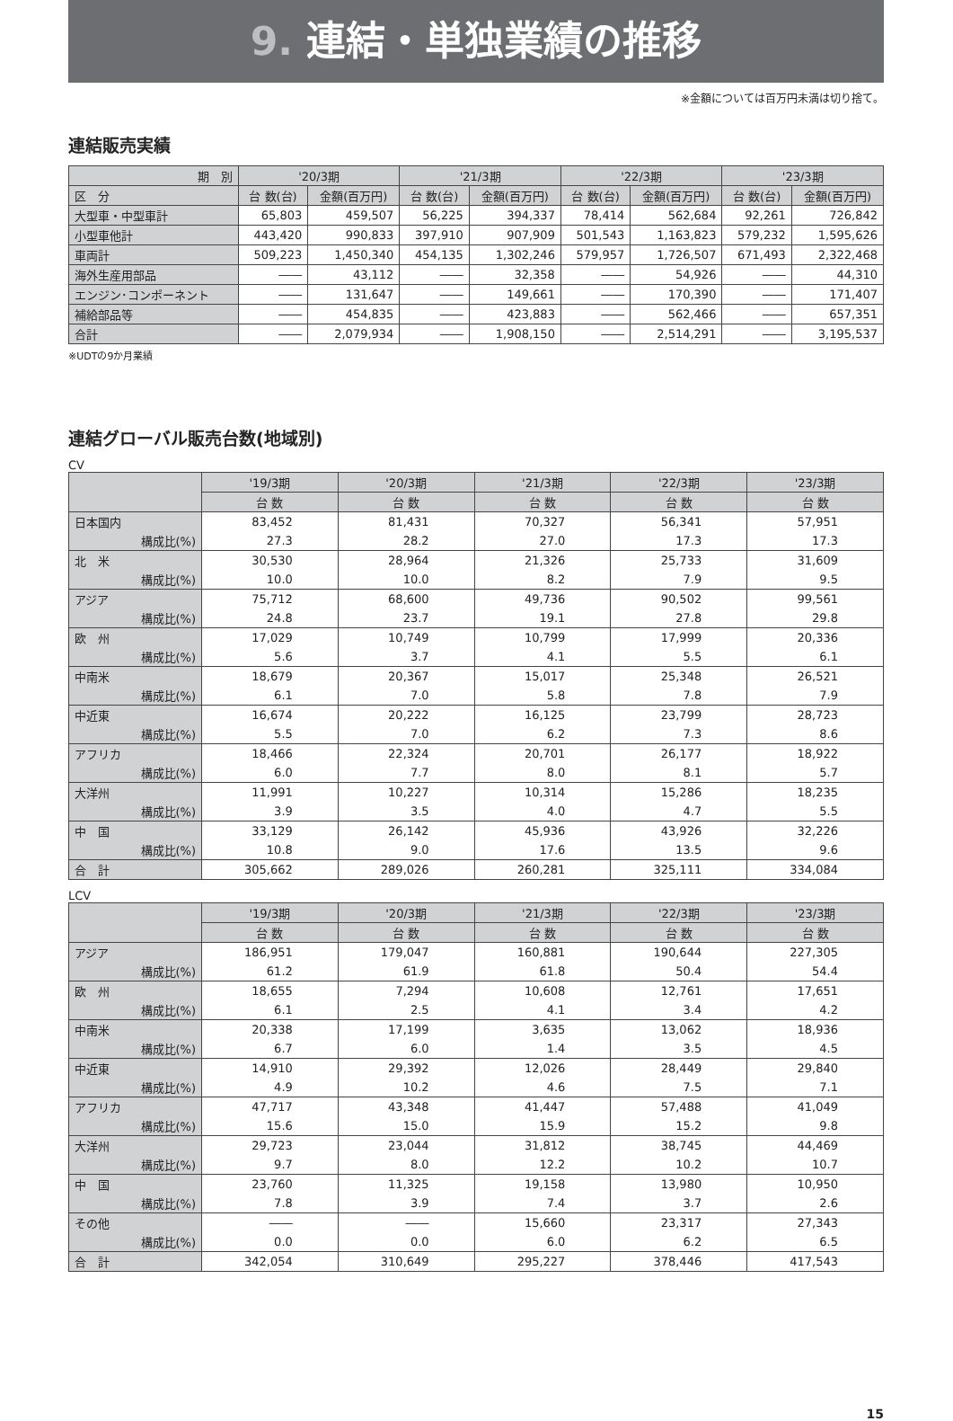9. 連結・単独業績の推移
※金額については百万円未満は切り捨て。
連結販売実績
| 期 別 | '20/3期 | | '21/3期 | | '22/3期 | | '23/3期 | |
| --- | --- | --- | --- | --- | --- | --- | --- | --- |
| 区 分 | 台 数(台) | 金額(百万円) | 台 数(台) | 金額(百万円) | 台 数(台) | 金額(百万円) | 台 数(台) | 金額(百万円) |
| 大型車・中型車計 | 65,803 | 459,507 | 56,225 | 394,337 | 78,414 | 562,684 | 92,261 | 726,842 |
| 小型車他計 | 443,420 | 990,833 | 397,910 | 907,909 | 501,543 | 1,163,823 | 579,232 | 1,595,626 |
| 車両計 | 509,223 | 1,450,340 | 454,135 | 1,302,246 | 579,957 | 1,726,507 | 671,493 | 2,322,468 |
| 海外生産用部品 | ―― | 43,112 | ―― | 32,358 | ―― | 54,926 | ―― | 44,310 |
| エンジン･コンポーネント | ―― | 131,647 | ―― | 149,661 | ―― | 170,390 | ―― | 171,407 |
| 補給部品等 | ―― | 454,835 | ―― | 423,883 | ―― | 562,466 | ―― | 657,351 |
| 合計 | ―― | 2,079,934 | ―― | 1,908,150 | ―― | 2,514,291 | ―― | 3,195,537 |
※UDTの9か月業績
連結グローバル販売台数(地域別)
CV
| | '19/3期 | '20/3期 | '21/3期 | '22/3期 | '23/3期 |
| --- | --- | --- | --- | --- | --- |
| | 台 数 | 台 数 | 台 数 | 台 数 | 台 数 |
| 日本国内 | 83,452 | 81,431 | 70,327 | 56,341 | 57,951 |
| 構成比(%) | 27.3 | 28.2 | 27.0 | 17.3 | 17.3 |
| 北 米 | 30,530 | 28,964 | 21,326 | 25,733 | 31,609 |
| 構成比(%) | 10.0 | 10.0 | 8.2 | 7.9 | 9.5 |
| アジア | 75,712 | 68,600 | 49,736 | 90,502 | 99,561 |
| 構成比(%) | 24.8 | 23.7 | 19.1 | 27.8 | 29.8 |
| 欧 州 | 17,029 | 10,749 | 10,799 | 17,999 | 20,336 |
| 構成比(%) | 5.6 | 3.7 | 4.1 | 5.5 | 6.1 |
| 中南米 | 18,679 | 20,367 | 15,017 | 25,348 | 26,521 |
| 構成比(%) | 6.1 | 7.0 | 5.8 | 7.8 | 7.9 |
| 中近東 | 16,674 | 20,222 | 16,125 | 23,799 | 28,723 |
| 構成比(%) | 5.5 | 7.0 | 6.2 | 7.3 | 8.6 |
| アフリカ | 18,466 | 22,324 | 20,701 | 26,177 | 18,922 |
| 構成比(%) | 6.0 | 7.7 | 8.0 | 8.1 | 5.7 |
| 大洋州 | 11,991 | 10,227 | 10,314 | 15,286 | 18,235 |
| 構成比(%) | 3.9 | 3.5 | 4.0 | 4.7 | 5.5 |
| 中 国 | 33,129 | 26,142 | 45,936 | 43,926 | 32,226 |
| 構成比(%) | 10.8 | 9.0 | 17.6 | 13.5 | 9.6 |
| 合 計 | 305,662 | 289,026 | 260,281 | 325,111 | 334,084 |
LCV
| | '19/3期 | '20/3期 | '21/3期 | '22/3期 | '23/3期 |
| --- | --- | --- | --- | --- | --- |
| | 台 数 | 台 数 | 台 数 | 台 数 | 台 数 |
| アジア | 186,951 | 179,047 | 160,881 | 190,644 | 227,305 |
| 構成比(%) | 61.2 | 61.9 | 61.8 | 50.4 | 54.4 |
| 欧 州 | 18,655 | 7,294 | 10,608 | 12,761 | 17,651 |
| 構成比(%) | 6.1 | 2.5 | 4.1 | 3.4 | 4.2 |
| 中南米 | 20,338 | 17,199 | 3,635 | 13,062 | 18,936 |
| 構成比(%) | 6.7 | 6.0 | 1.4 | 3.5 | 4.5 |
| 中近東 | 14,910 | 29,392 | 12,026 | 28,449 | 29,840 |
| 構成比(%) | 4.9 | 10.2 | 4.6 | 7.5 | 7.1 |
| アフリカ | 47,717 | 43,348 | 41,447 | 57,488 | 41,049 |
| 構成比(%) | 15.6 | 15.0 | 15.9 | 15.2 | 9.8 |
| 大洋州 | 29,723 | 23,044 | 31,812 | 38,745 | 44,469 |
| 構成比(%) | 9.7 | 8.0 | 12.2 | 10.2 | 10.7 |
| 中 国 | 23,760 | 11,325 | 19,158 | 13,980 | 10,950 |
| 構成比(%) | 7.8 | 3.9 | 7.4 | 3.7 | 2.6 |
| その他 | ―― | ―― | 15,660 | 23,317 | 27,343 |
| 構成比(%) | 0.0 | 0.0 | 6.0 | 6.2 | 6.5 |
| 合 計 | 342,054 | 310,649 | 295,227 | 378,446 | 417,543 |
15